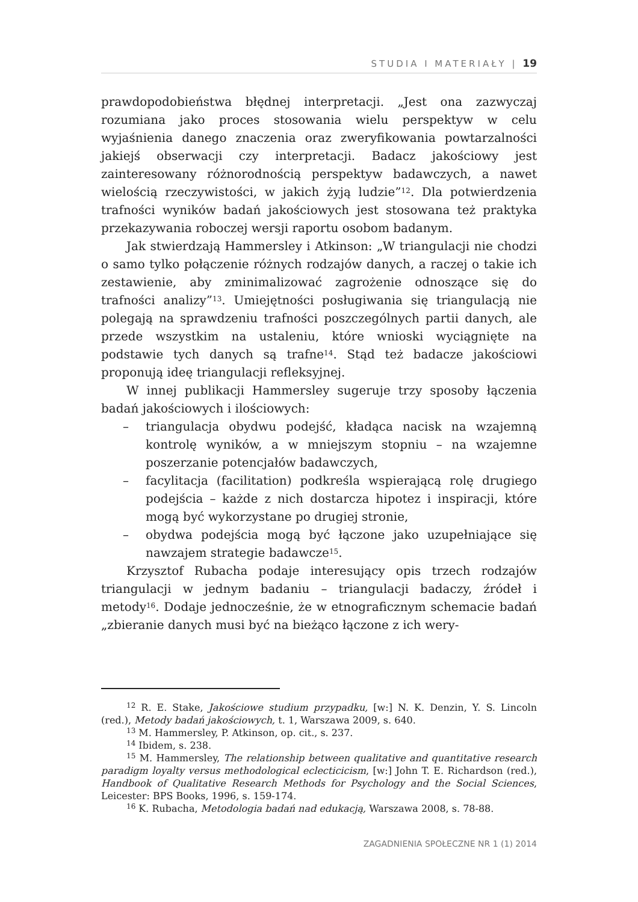STUDIA I MATERIAŁY | 19
prawdopodobieństwa błędnej interpretacji. „Jest ona zazwyczaj rozumiana jako proces stosowania wielu perspektyw w celu wyjaśnienia danego znaczenia oraz zweryfikowania powtarzalności jakiejś obserwacji czy interpretacji. Badacz jakościowy jest zainteresowany różnorodnością perspektyw badawczych, a nawet wielością rzeczywistości, w jakich żyją ludzie”<sup>12</sup>. Dla potwierdzenia trafności wyników badań jakościowych jest stosowana też praktyka przekazywania roboczej wersji raportu osobom badanym.
Jak stwierdzają Hammersley i Atkinson: „W triangulacji nie chodzi o samo tylko połączenie różnych rodzajów danych, a raczej o takie ich zestawienie, aby zminimalizować zagrożenie odnoszące się do trafności analizy”<sup>13</sup>. Umiejętności posługiwania się triangulacją nie polegają na sprawdzeniu trafności poszczególnych partii danych, ale przede wszystkim na ustaleniu, które wnioski wyciągnięte na podstawie tych danych są trafne<sup>14</sup>. Stąd też badacze jakościowi proponują ideę triangulacji refleksyjnej.
W innej publikacji Hammersley sugeruje trzy sposoby łączenia badań jakościowych i ilościowych:
– triangulacja obydwu podejść, kładąca nacisk na wzajemną kontrolę wyników, a w mniejszym stopniu – na wzajemne poszerzanie potencjałów badawczych,
– facylitacja (facilitation) podkreśla wspierającą rolę drugiego podejścia – każde z nich dostarcza hipotez i inspiracji, które mogą być wykorzystane po drugiej stronie,
– obydwa podejścia mogą być łączone jako uzupełniające się nawzajem strategie badawcze<sup>15</sup>.
Krzysztof Rubacha podaje interesujący opis trzech rodzajów triangulacji w jednym badaniu – triangulacji badaczy, źródeł i metody<sup>16</sup>. Dodaje jednocześnie, że w etnograficznym schemacie badań „zbieranie danych musi być na bieżąco łączone z ich wery-
<sup>12</sup> R. E. Stake, Jakościowe studium przypadku, [w:] N. K. Denzin, Y. S. Lincoln (red.), Metody badań jakościowych, t. 1, Warszawa 2009, s. 640.
<sup>13</sup> M. Hammersley, P. Atkinson, op. cit., s. 237.
<sup>14</sup> Ibidem, s. 238.
<sup>15</sup> M. Hammersley, The relationship between qualitative and quantitative research paradigm loyalty versus methodological eclecticicism, [w:] John T. E. Richardson (red.), Handbook of Qualitative Research Methods for Psychology and the Social Sciences, Leicester: BPS Books, 1996, s. 159-174.
<sup>16</sup> K. Rubacha, Metodologia badań nad edukacją, Warszawa 2008, s. 78-88.
ZAGADNIENIA SPOŁECZNE NR 1 (1) 2014